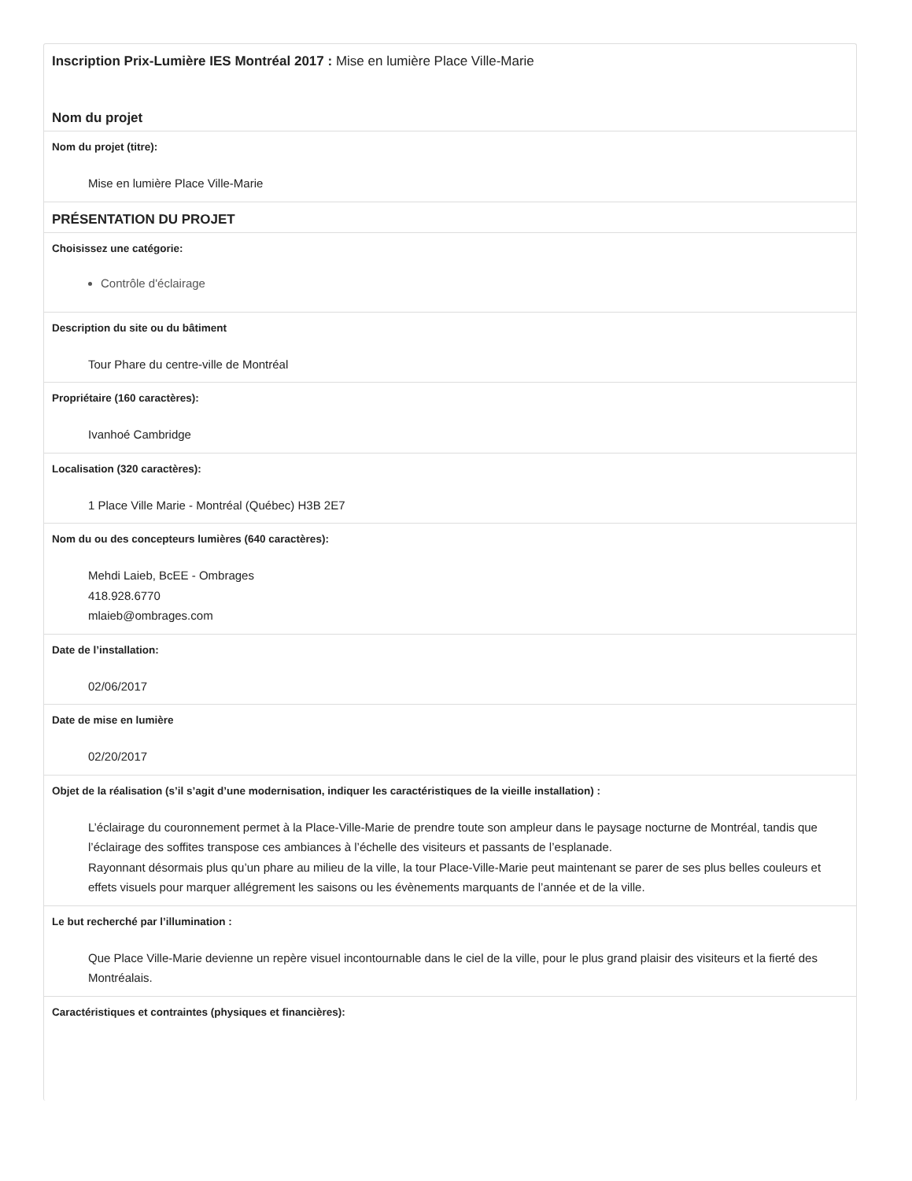Inscription Prix-Lumière IES Montréal 2017 : Mise en lumière Place Ville-Marie
Nom du projet
Nom du projet (titre):
Mise en lumière Place Ville-Marie
PRÉSENTATION DU PROJET
Choisissez une catégorie:
Contrôle d'éclairage
Description du site ou du bâtiment
Tour Phare du centre-ville de Montréal
Propriétaire (160 caractères):
Ivanhoé Cambridge
Localisation (320 caractères):
1 Place Ville Marie - Montréal (Québec) H3B 2E7
Nom du ou des concepteurs lumières (640 caractères):
Mehdi Laieb, BcEE - Ombrages
418.928.6770
mlaieb@ombrages.com
Date de l’installation:
02/06/2017
Date de mise en lumière
02/20/2017
Objet de la réalisation (s’il s’agit d’une modernisation, indiquer les caractéristiques de la vieille installation) :
L’éclairage du couronnement permet à la Place-Ville-Marie de prendre toute son ampleur dans le paysage nocturne de Montréal, tandis que l’éclairage des soffites transpose ces ambiances à l’échelle des visiteurs et passants de l’esplanade.
Rayonnant désormais plus qu’un phare au milieu de la ville, la tour Place-Ville-Marie peut maintenant se parer de ses plus belles couleurs et effets visuels pour marquer allégrement les saisons ou les évènements marquants de l’année et de la ville.
Le but recherché par l’illumination :
Que Place Ville-Marie devienne un repère visuel incontournable dans le ciel de la ville, pour le plus grand plaisir des visiteurs et la fierté des Montréalais.
Caractéristiques et contraintes (physiques et financières):